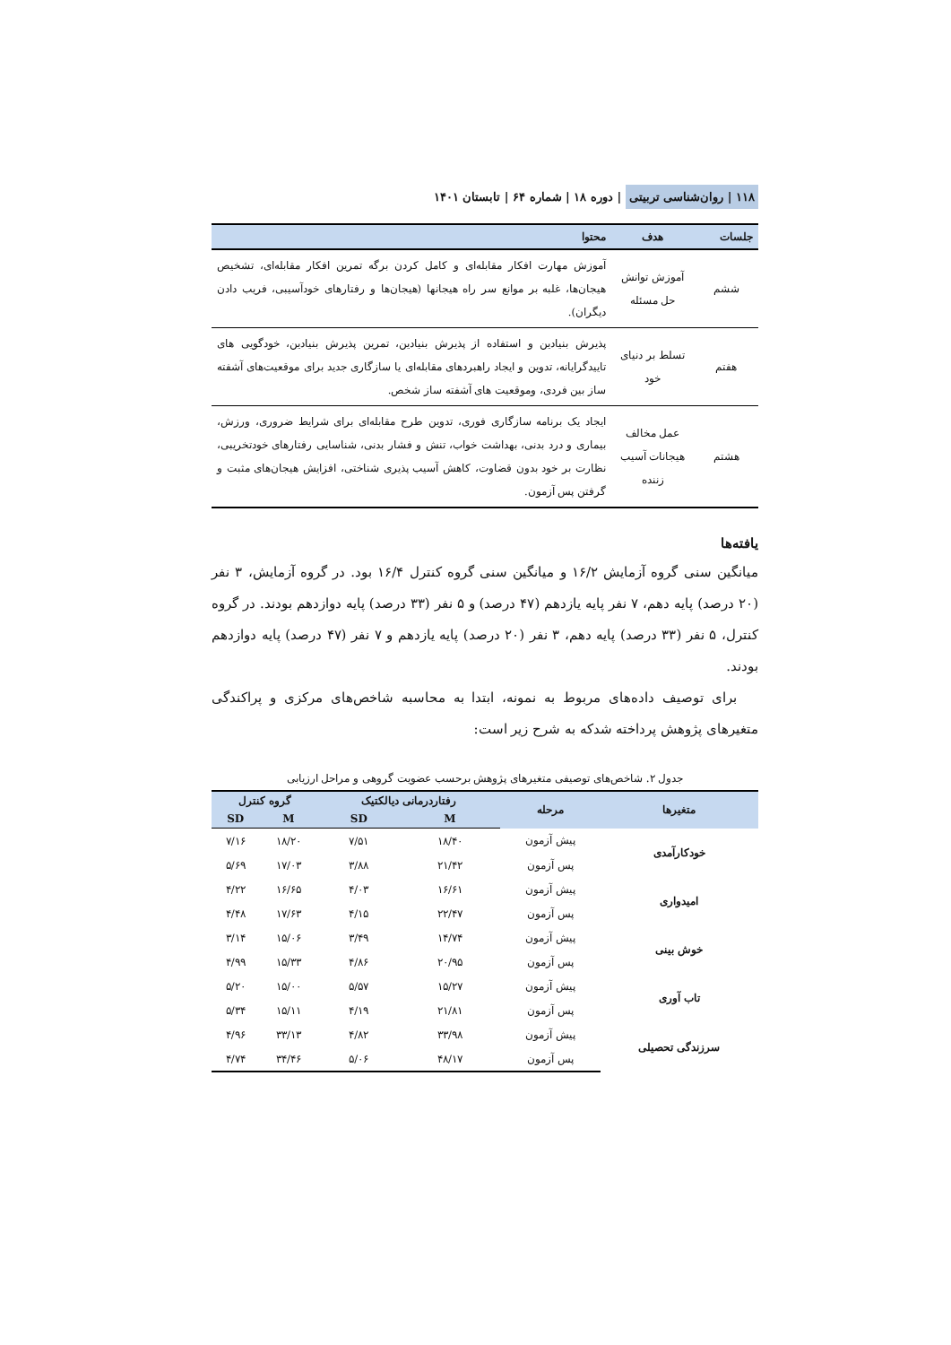۱۱۸ | روان‌شناسی تربیتی | دوره ۱۸ | شماره ۶۴ | تابستان ۱۴۰۱
| جلسات | هدف | محتوا |
| --- | --- | --- |
| ششم | آموزش توانش حل مسئله | آموزش مهارت افکار مقابله‌ای و کامل کردن برگه تمرین افکار مقابله‌ای، تشخیص هیجان‌ها، غلبه بر موانع سر راه هیجانها (هیجان‌ها و رفتارهای خودآسیبی، فریب دادن دیگران). |
| هفتم | تسلط بر دنیای خود | پذیرش بنیادین و استفاده از پذیرش بنیادین، تمرین پذیرش بنیادین، خودگویی های تاییدگرایانه، تدوین و ایجاد راهبردهای مقابله‌ای یا سازگاری جدید برای موقعیت‌های آشفته ساز بین فردی، وموقعیت های آشفته ساز شخص. |
| هشتم | عمل مخالف هیجانات آسیب زننده | ایجاد یک برنامه سازگاری فوری، تدوین طرح مقابله‌ای برای شرایط ضروری، ورزش، بیماری و درد بدنی، بهداشت خواب، تنش و فشار بدنی، شناسایی رفتارهای خودتخریبی، نظارت بر خود بدون قضاوت، کاهش آسیب پذیری شناختی، افزایش هیجان‌های مثبت و گرفتن پس آزمون. |
یافته‌ها
میانگین سنی گروه آزمایش ۱۶/۲ و میانگین سنی گروه کنترل ۱۶/۴ بود. در گروه آزمایش، ۳ نفر (۲۰ درصد) پایه دهم، ۷ نفر پایه یازدهم (۴۷ درصد) و ۵ نفر (۳۳ درصد) پایه دوازدهم بودند. در گروه کنترل، ۵ نفر (۳۳ درصد) پایه دهم، ۳ نفر (۲۰ درصد) پایه یازدهم و ۷ نفر (۴۷ درصد) پایه دوازدهم بودند.
برای توصیف داده‌های مربوط به نمونه، ابتدا به محاسبه شاخص‌های مرکزی و پراکندگی متغیرهای پژوهش پرداخته شدکه به شرح زیر است:
جدول ۲. شاخص‌های توصیفی متغیرهای پژوهش برحسب عضویت گروهی و مراحل ارزیابی
| متغیرها | مرحله | رفتاردرمانی دیالکتیک | | گروه کنترل | |
| --- | --- | --- | --- | --- | --- |
| | | M | SD | M | SD |
| خودکارآمدی | پیش آزمون | ۱۸/۴۰ | ۷/۵۱ | ۱۸/۲۰ | ۷/۱۶ |
| | پس آزمون | ۲۱/۴۲ | ۳/۸۸ | ۱۷/۰۳ | ۵/۶۹ |
| امیدواری | پیش آزمون | ۱۶/۶۱ | ۴/۰۳ | ۱۶/۶۵ | ۴/۲۲ |
| | پس آزمون | ۲۲/۴۷ | ۴/۱۵ | ۱۷/۶۳ | ۴/۴۸ |
| خوش بینی | پیش آزمون | ۱۴/۷۴ | ۳/۴۹ | ۱۵/۰۶ | ۳/۱۴ |
| | پس آزمون | ۲۰/۹۵ | ۴/۸۶ | ۱۵/۳۳ | ۴/۹۹ |
| تاب آوری | پیش آزمون | ۱۵/۲۷ | ۵/۵۷ | ۱۵/۰۰ | ۵/۲۰ |
| | پس آزمون | ۲۱/۸۱ | ۴/۱۹ | ۱۵/۱۱ | ۵/۳۴ |
| سرزندگی تحصیلی | پیش آزمون | ۳۳/۹۸ | ۴/۸۲ | ۳۳/۱۳ | ۴/۹۶ |
| | پس آزمون | ۴۸/۱۷ | ۵/۰۶ | ۳۴/۴۶ | ۴/۷۴ |